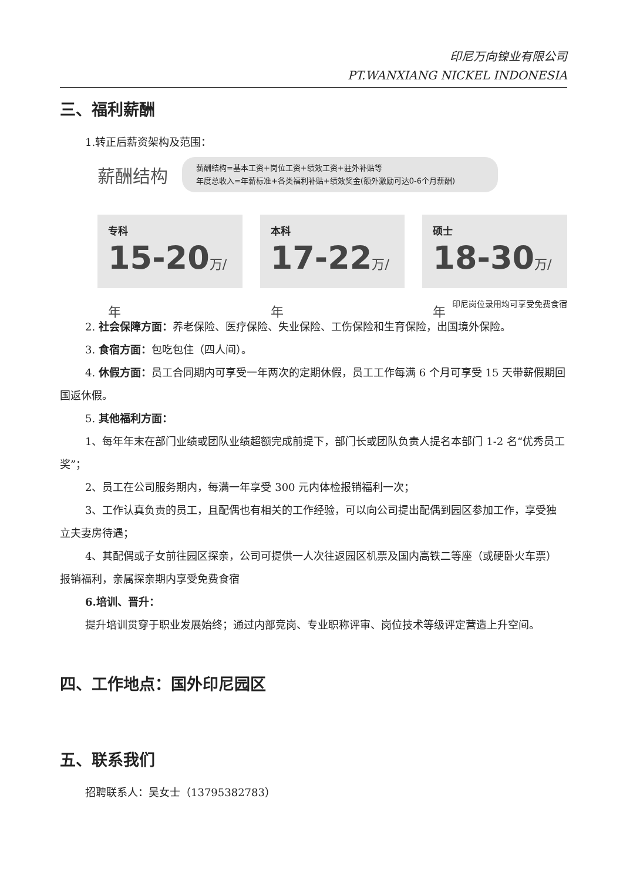印尼万向镍业有限公司
PT.WANXIANG NICKEL INDONESIA
三、福利薪酬
1.转正后薪资架构及范围：
薪酬结构
薪酬结构=基本工资+岗位工资+绩效工资+驻外补贴等
年度总收入=年薪标准+各类福利补贴+绩效奖金(额外激励可达0-6个月薪酬)
专科
15-20万/年
本科
17-22万/年
硕士
18-30万/年
印尼岗位录用均可享受免费食宿
2. 社会保障方面：养老保险、医疗保险、失业保险、工伤保险和生育保险，出国境外保险。
3. 食宿方面：包吃包住（四人间）。
4. 休假方面：员工合同期内可享受一年两次的定期休假，员工工作每满 6 个月可享受 15 天带薪假期回国返休假。
5. 其他福利方面：
1、每年年末在部门业绩或团队业绩超额完成前提下，部门长或团队负责人提名本部门 1-2 名“优秀员工奖”；
2、员工在公司服务期内，每满一年享受 300 元内体检报销福利一次；
3、工作认真负责的员工，且配偶也有相关的工作经验，可以向公司提出配偶到园区参加工作，享受独立夫妻房待遇；
4、其配偶或子女前往园区探亲，公司可提供一人次往返园区机票及国内高铁二等座（或硬卧火车票）报销福利，亲属探亲期内享受免费食宿
6.培训、晋升：
提升培训贯穿于职业发展始终；通过内部竞岗、专业职称评审、岗位技术等级评定营造上升空间。
四、工作地点：国外印尼园区
五、联系我们
招聘联系人：吴女士（13795382783）